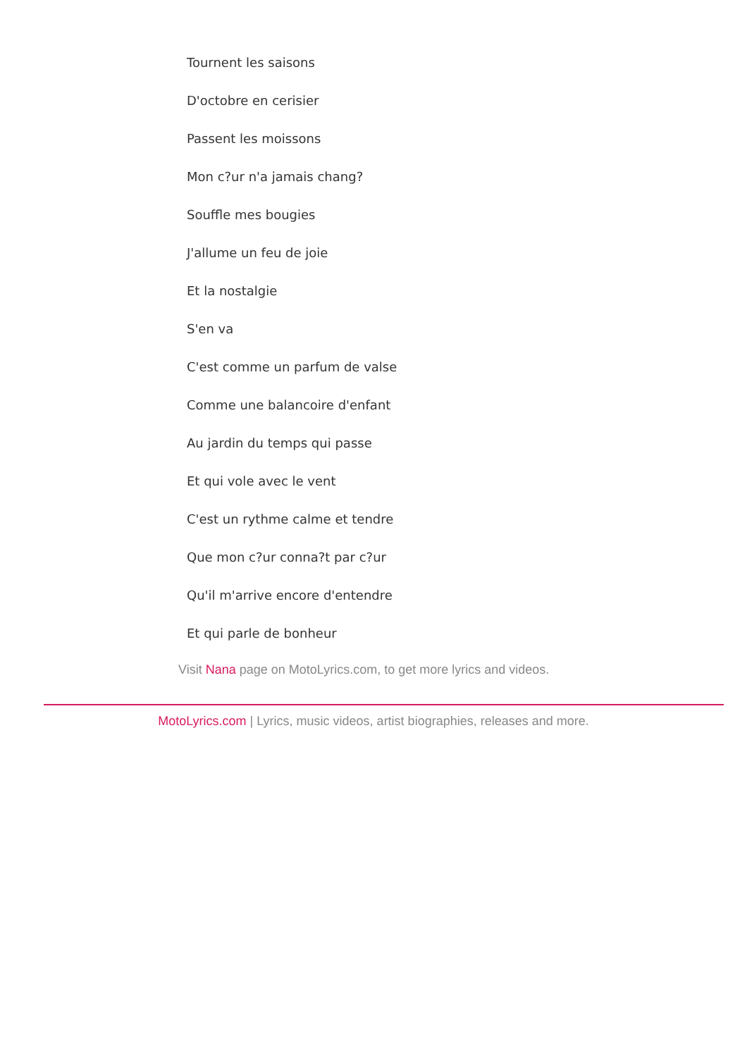Tournent les saisons
D'octobre en cerisier
Passent les moissons
Mon c?ur n'a jamais chang?
Souffle mes bougies
J'allume un feu de joie
Et la nostalgie
S'en va
C'est comme un parfum de valse
Comme une balancoire d'enfant
Au jardin du temps qui passe
Et qui vole avec le vent
C'est un rythme calme et tendre
Que mon c?ur conna?t par c?ur
Qu'il m'arrive encore d'entendre
Et qui parle de bonheur
Visit Nana page on MotoLyrics.com, to get more lyrics and videos.
MotoLyrics.com | Lyrics, music videos, artist biographies, releases and more.